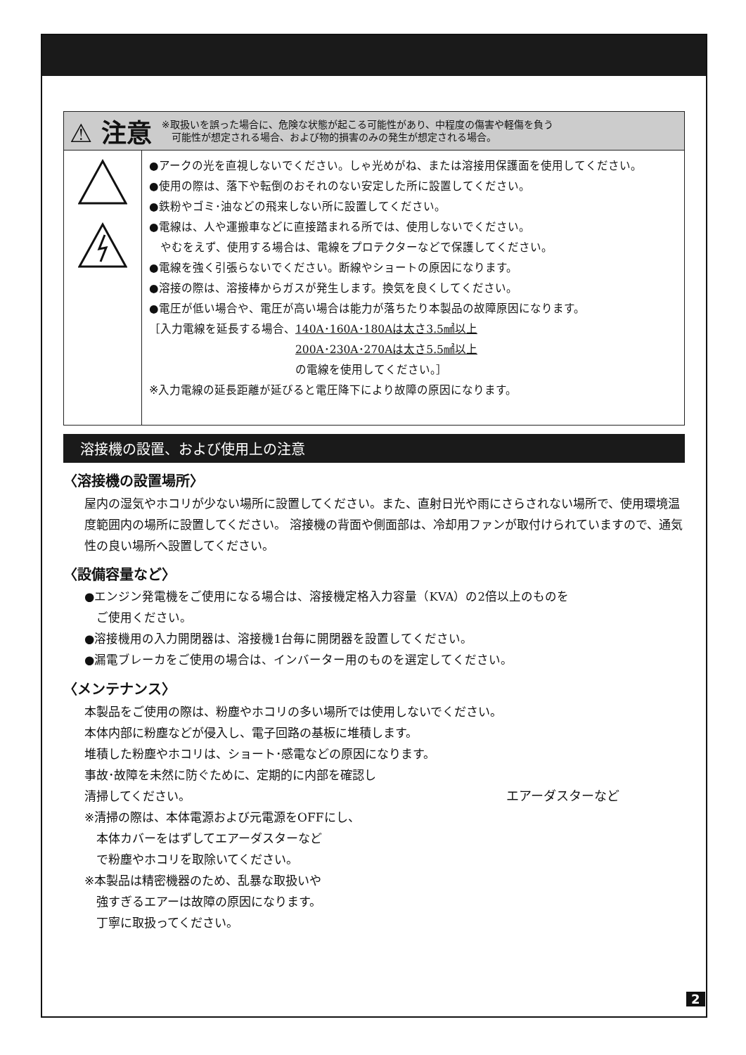⚠ 注意 ※取扱いを誤った場合に、危険な状態が起こる可能性があり、中程度の傷害や軽傷を負う
　可能性が想定される場合、および物的損害のみの発生が想定される場合。
●アークの光を直視しないでください。しゃ光めがね、または溶接用保護面を使用してください。
●使用の際は、落下や転倒のおそれのない安定した所に設置してください。
●鉄粉やゴミ･油などの飛来しない所に設置してください。
●電線は、人や運搬車などに直接踏まれる所では、使用しないでください。
　やむをえず、使用する場合は、電線をプロテクターなどで保護してください。
●電線を強く引張らないでください。断線やショートの原因になります。
●溶接の際は、溶接棒からガスが発生します。換気を良くしてください。
●電圧が低い場合や、電圧が高い場合は能力が落ちたり本製品の故障原因になります。
［入力電線を延長する場合、140A･160A･180Aは太さ3.5㎟以上
　　　　　　　　　　　　　200A･230A･270Aは太さ5.5㎟以上
　　　　　　　　　　　　　の電線を使用してください。］
※入力電線の延長距離が延びると電圧降下により故障の原因になります。
溶接機の設置、および使用上の注意
〈溶接機の設置場所〉
屋内の湿気やホコリが少ない場所に設置してください。また、直射日光や雨にさらされない場所で、使用環境温度範囲内の場所に設置してください。 溶接機の背面や側面部は、冷却用ファンが取付けられていますので、通気性の良い場所へ設置してください。
〈設備容量など〉
●エンジン発電機をご使用になる場合は、溶接機定格入力容量（KVA）の2倍以上のものを
　ご使用ください。
●溶接機用の入力開閉器は、溶接機1台毎に開閉器を設置してください。
●漏電ブレーカをご使用の場合は、インバーター用のものを選定してください。
〈メンテナンス〉
本製品をご使用の際は、粉塵やホコリの多い場所では使用しないでください。
本体内部に粉塵などが侵入し、電子回路の基板に堆積します。
堆積した粉塵やホコリは、ショート･感電などの原因になります。
事故･故障を未然に防ぐために、定期的に内部を確認し
清掃してください。
※清掃の際は、本体電源および元電源をOFFにし、
　本体カバーをはずしてエアーダスターなど
　で粉塵やホコリを取除いてください。
※本製品は精密機器のため、乱暴な取扱いや
　強すぎるエアーは故障の原因になります。
　丁寧に取扱ってください。
エアーダスターなど
2